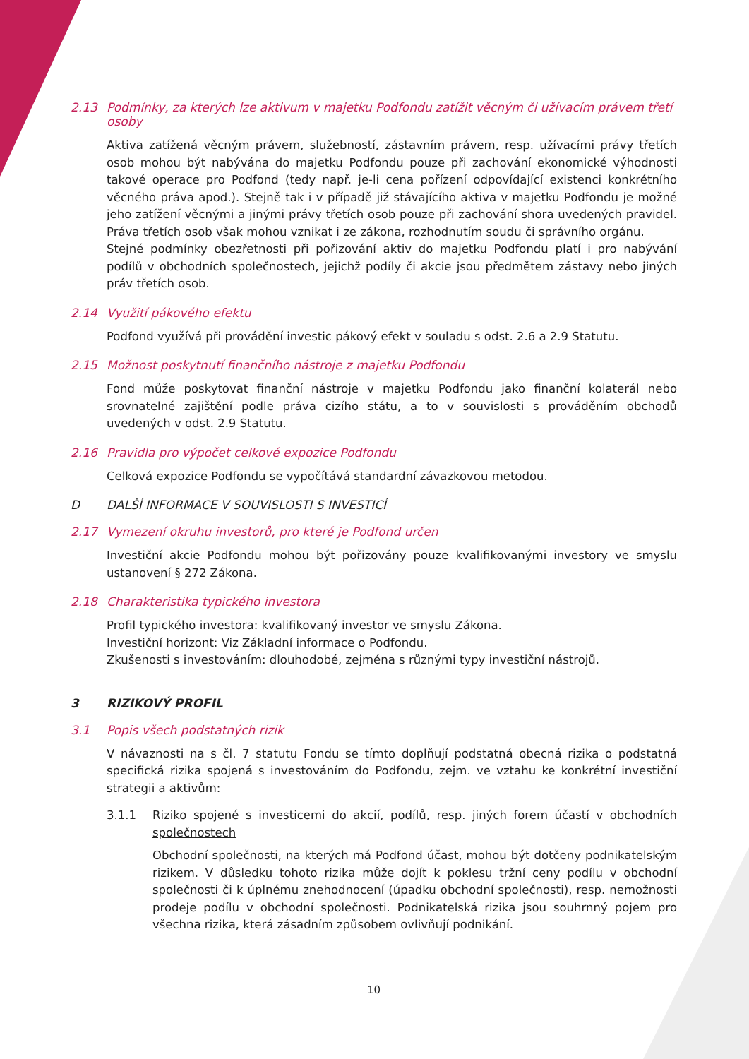2.13 Podmínky, za kterých lze aktivum v majetku Podfondu zatížit věcným či užívacím právem třetí osoby
Aktiva zatížená věcným právem, služebností, zástavním právem, resp. užívacími právy třetích osob mohou být nabývána do majetku Podfondu pouze při zachování ekonomické výhodnosti takové operace pro Podfond (tedy např. je-li cena pořízení odpovídající existenci konkrétního věcného práva apod.). Stejně tak i v případě již stávajícího aktiva v majetku Podfondu je možné jeho zatížení věcnými a jinými právy třetích osob pouze při zachování shora uvedených pravidel. Práva třetích osob však mohou vznikat i ze zákona, rozhodnutím soudu či správního orgánu.
Stejné podmínky obezřetnosti při pořizování aktiv do majetku Podfondu platí i pro nabývání podílů v obchodních společnostech, jejichž podíly či akcie jsou předmětem zástavy nebo jiných práv třetích osob.
2.14 Využití pákového efektu
Podfond využívá při provádění investic pákový efekt v souladu s odst. 2.6 a 2.9 Statutu.
2.15 Možnost poskytnutí finančního nástroje z majetku Podfondu
Fond může poskytovat finanční nástroje v majetku Podfondu jako finanční kolaterál nebo srovnatelné zajištění podle práva cizího státu, a to v souvislosti s prováděním obchodů uvedených v odst. 2.9 Statutu.
2.16 Pravidla pro výpočet celkové expozice Podfondu
Celková expozice Podfondu se vypočítává standardní závazkovou metodou.
D DALŠÍ INFORMACE V SOUVISLOSTI S INVESTICÍ
2.17 Vymezení okruhu investorů, pro které je Podfond určen
Investiční akcie Podfondu mohou být pořizovány pouze kvalifikovanými investory ve smyslu ustanovení § 272 Zákona.
2.18 Charakteristika typického investora
Profil typického investora: kvalifikovaný investor ve smyslu Zákona.
Investiční horizont: Viz Základní informace o Podfondu.
Zkušenosti s investováním: dlouhodobé, zejména s různými typy investiční nástrojů.
3 RIZIKOVÝ PROFIL
3.1 Popis všech podstatných rizik
V návaznosti na s čl. 7 statutu Fondu se tímto doplňují podstatná obecná rizika o podstatná specifická rizika spojená s investováním do Podfondu, zejm. ve vztahu ke konkrétní investiční strategii a aktivům:
3.1.1 Riziko spojené s investicemi do akcií, podílů, resp. jiných forem účastí v obchodních společnostech
Obchodní společnosti, na kterých má Podfond účast, mohou být dotčeny podnikatelským rizikem. V důsledku tohoto rizika může dojít k poklesu tržní ceny podílu v obchodní společnosti či k úplnému znehodnocení (úpadku obchodní společnosti), resp. nemožnosti prodeje podílu v obchodní společnosti. Podnikatelská rizika jsou souhrnný pojem pro všechna rizika, která zásadním způsobem ovlivňují podnikání.
10